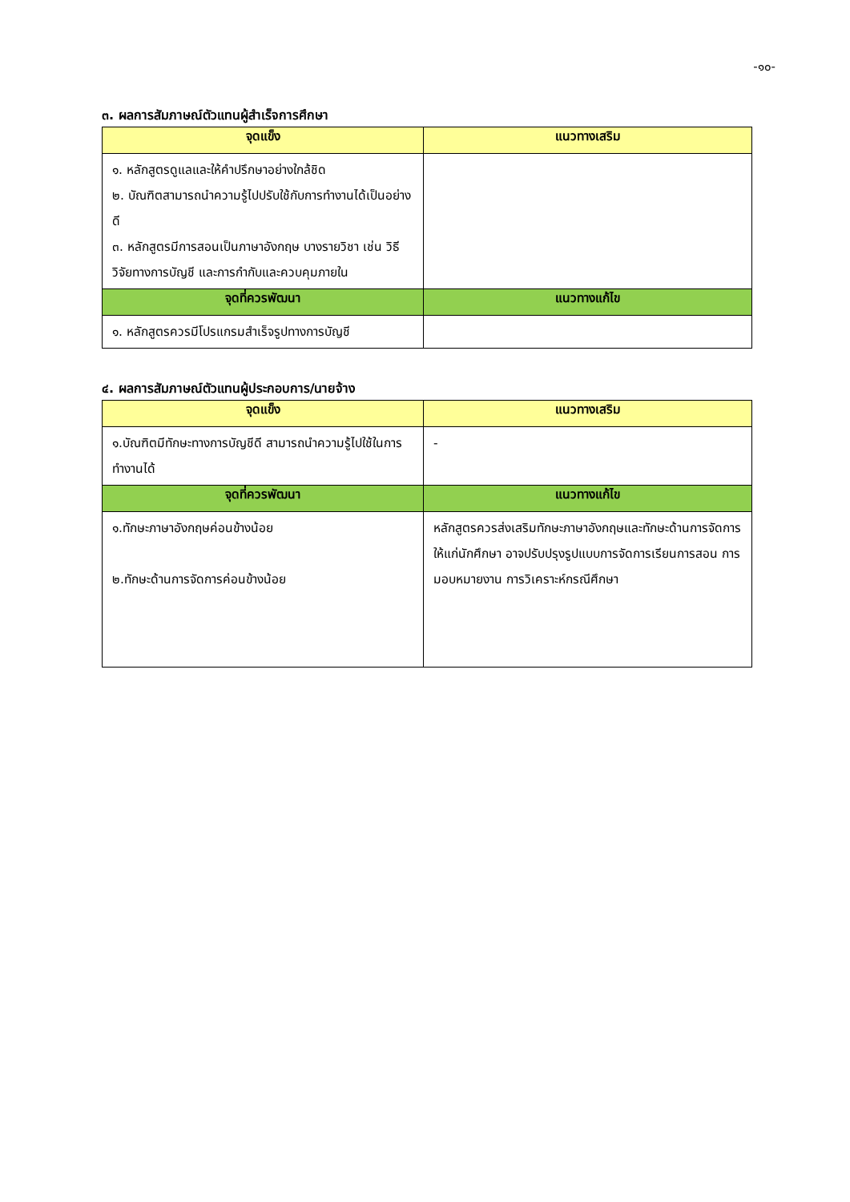-๑๐-
๓. ผลการสัมภาษณ์ตัวแทนผู้สำเร็จการศึกษา
| จุดแข็ง | แนวทางเสริม |
| --- | --- |
| ๑. หลักสูตรดูแลและให้คำปรึกษาอย่างใกล้ชิด ๒. บัณฑิตสามารถนำความรู้ไปปรับใช้กับการทำงานได้เป็นอย่างดี ๓. หลักสูตรมีการสอนเป็นภาษาอังกฤษ บางรายวิชา เช่น วิธีวิจัยทางการบัญชี และการกำกับและควบคุมภายใน | |
| จุดที่ควรพัฒนา | แนวทางแก้ไข |
| ๑. หลักสูตรควรมีโปรแกรมสำเร็จรูปทางการบัญชี | |
๔. ผลการสัมภาษณ์ตัวแทนผู้ประกอบการ/นายจ้าง
| จุดแข็ง | แนวทางเสริม |
| --- | --- |
| ๑.บัณฑิตมีทักษะทางการบัญชีดี สามารถนำความรู้ไปใช้ในการทำงานได้ | - |
| จุดที่ควรพัฒนา | แนวทางแก้ไข |
| ๑.ทักษะภาษาอังกฤษค่อนข้างน้อย ๒.ทักษะด้านการจัดการค่อนข้างน้อย | หลักสูตรควรส่งเสริมทักษะภาษาอังกฤษและทักษะด้านการจัดการให้แก่นักศึกษา อาจปรับปรุงรูปแบบการจัดการเรียนการสอน การมอบหมายงาน การวิเคราะห์กรณีศึกษา |